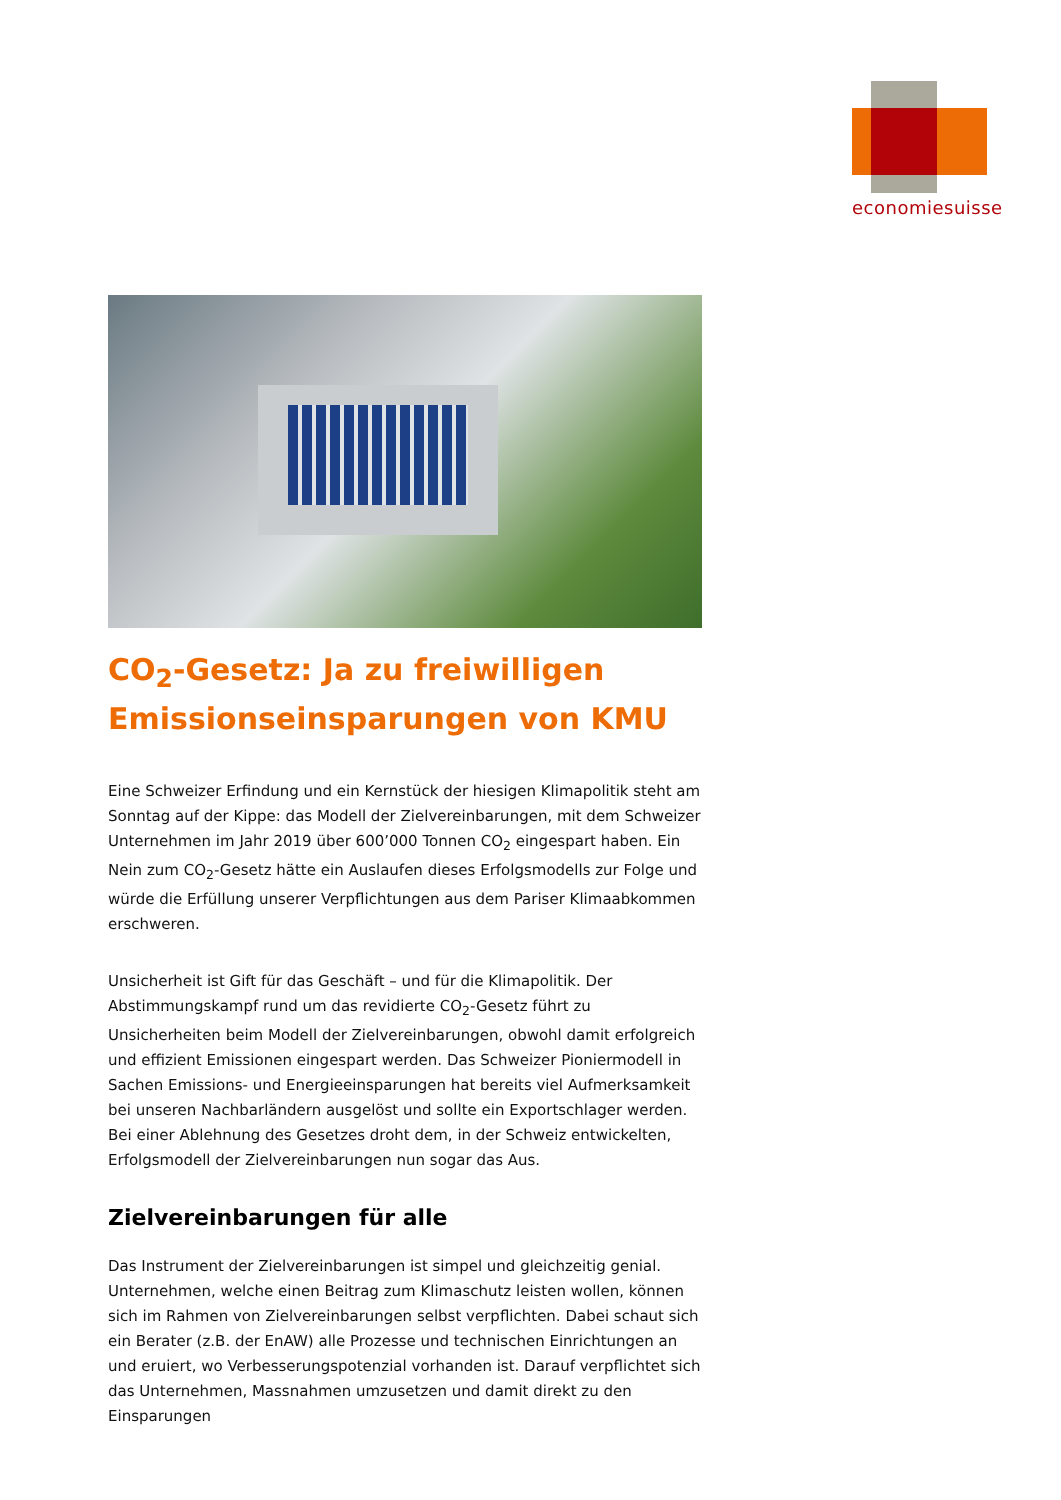economiesuisse
CO<sub>2</sub>-Gesetz: Ja zu freiwilligen Emissionseinsparungen von KMU
Eine Schweizer Erfindung und ein Kernstück der hiesigen Klimapolitik steht am Sonntag auf der Kippe: das Modell der Zielvereinbarungen, mit dem Schweizer Unternehmen im Jahr 2019 über 600’000 Tonnen CO<sub>2</sub> eingespart haben. Ein Nein zum CO<sub>2</sub>-Gesetz hätte ein Auslaufen dieses Erfolgsmodells zur Folge und würde die Erfüllung unserer Verpflichtungen aus dem Pariser Klimaabkommen erschweren.
Unsicherheit ist Gift für das Geschäft – und für die Klimapolitik. Der Abstimmungskampf rund um das revidierte CO<sub>2</sub>-Gesetz führt zu Unsicherheiten beim Modell der Zielvereinbarungen, obwohl damit erfolgreich und effizient Emissionen eingespart werden. Das Schweizer Pioniermodell in Sachen Emissions- und Energieeinsparungen hat bereits viel Aufmerksamkeit bei unseren Nachbarländern ausgelöst und sollte ein Exportschlager werden. Bei einer Ablehnung des Gesetzes droht dem, in der Schweiz entwickelten, Erfolgsmodell der Zielvereinbarungen nun sogar das Aus.
Zielvereinbarungen für alle
Das Instrument der Zielvereinbarungen ist simpel und gleichzeitig genial. Unternehmen, welche einen Beitrag zum Klimaschutz leisten wollen, können sich im Rahmen von Zielvereinbarungen selbst verpflichten. Dabei schaut sich ein Berater (z.B. der EnAW) alle Prozesse und technischen Einrichtungen an und eruiert, wo Verbesserungspotenzial vorhanden ist. Darauf verpflichtet sich das Unternehmen, Massnahmen umzusetzen und damit direkt zu den Einsparungen